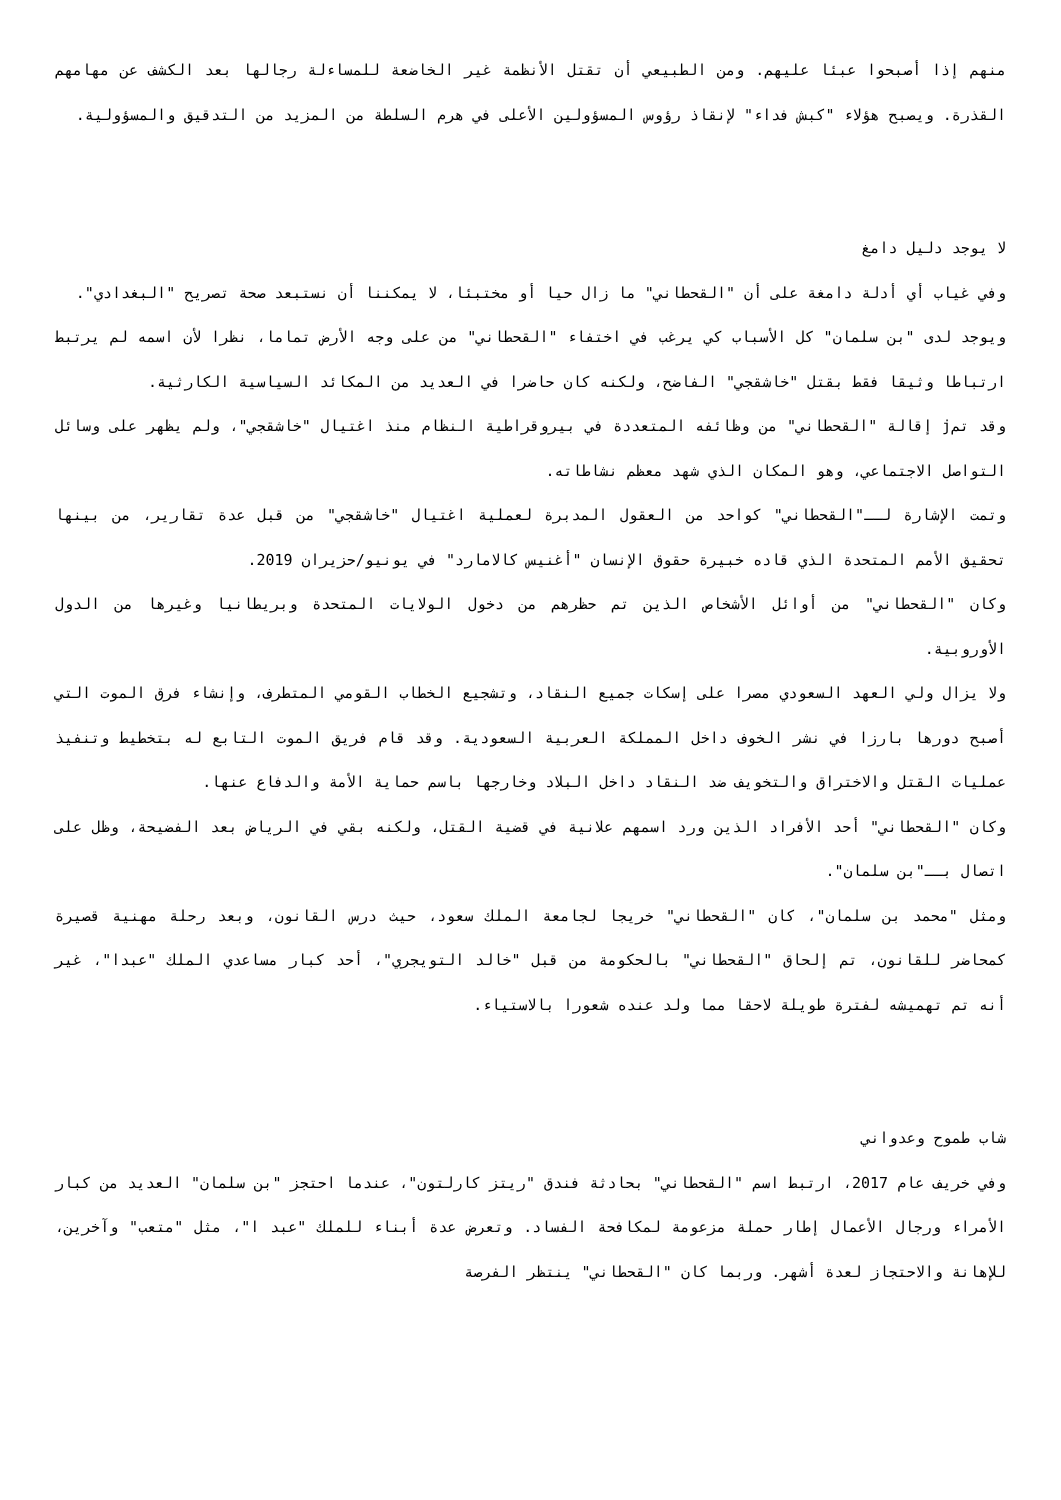منهم إذا أصبحوا عبئا عليهم. ومن الطبيعي أن تقتل الأنظمة غير الخاضعة للمساءلة رجالها بعد الكشف عن مهامهم القذرة. ويصبح هؤلاء "كبش فداء" لإنقاذ رؤوس المسؤولين الأعلى في هرم السلطة من المزيد من التدقيق والمسؤولية.
لا يوجد دليل دامغ
وفي غياب أي أدلة دامغة على أن "القحطاني" ما زال حيا أو مختبئا، لا يمكننا أن نستبعد صحة تصريح "البغدادي".
ويوجد لدى "بن سلمان" كل الأسباب كي يرغب في اختفاء "القحطاني" من على وجه الأرض تماما، نظرا لأن اسمه لم يرتبط ارتباطا وثيقا فقط بقتل "خاشقجي" الفاضح، ولكنه كان حاضرا في العديد من المكائد السياسية الكارثية.
وقد تمj إقالة "القحطاني" من وظائفه المتعددة في بيروقراطية النظام منذ اغتيال "خاشقجي"، ولم يظهر على وسائل التواصل الاجتماعي، وهو المكان الذي شهد معظم نشاطاته.
وتمت الإشارة لــ"القحطاني" كواحد من العقول المدبرة لعملية اغتيال "خاشقجي" من قبل عدة تقارير، من بينها تحقيق الأمم المتحدة الذي قاده خبيرة حقوق الإنسان "أغنيس كالامارد" في يونيو/حزيران 2019.
وكان "القحطاني" من أوائل الأشخاص الذين تم حظرهم من دخول الولايات المتحدة وبريطانيا وغيرها من الدول الأوروبية.
ولا يزال ولي العهد السعودي مصرا على إسكات جميع النقاد، وتشجيع الخطاب القومي المتطرف، وإنشاء فرق الموت التي أصبح دورها بارزا في نشر الخوف داخل المملكة العربية السعودية. وقد قام فريق الموت التابع له بتخطيط وتنفيذ عمليات القتل والاختراق والتخويف ضد النقاد داخل البلاد وخارجها باسم حماية الأمة والدفاع عنها.
وكان "القحطاني" أحد الأفراد الذين ورد اسمهم علانية في قضية القتل، ولكنه بقي في الرياض بعد الفضيحة، وظل على اتصال بــ"بن سلمان".
ومثل "محمد بن سلمان"، كان "القحطاني" خريجا لجامعة الملك سعود، حيث درس القانون، وبعد رحلة مهنية قصيرة كمحاضر للقانون، تم إلحاق "القحطاني" بالحكومة من قبل "خالد التويجري"، أحد كبار مساعدي الملك "عبدا"، غير أنه تم تهميشه لفترة طويلة لاحقا مما ولد عنده شعورا بالاستياء.
شاب طموح وعدواني
وفي خريف عام 2017، ارتبط اسم "القحطاني" بحادثة فندق "ريتز كارلتون"، عندما احتجز "بن سلمان" العديد من كبار الأمراء ورجال الأعمال إطار حملة مزعومة لمكافحة الفساد. وتعرض عدة أبناء للملك "عبد ا"، مثل "متعب" وآخرين، للإهانة والاحتجاز لعدة أشهر. وربما كان "القحطاني" ينتظر الفرصة